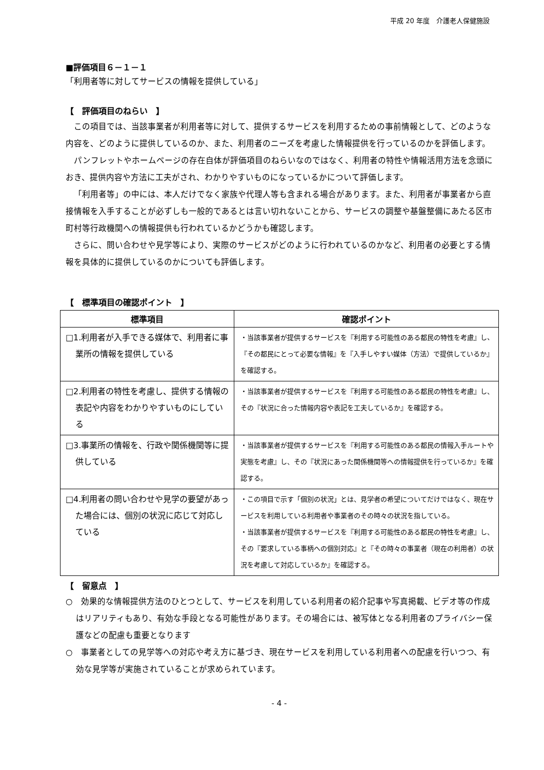平成 20 年度　介護老人保健施設
■評価項目６－１－１
「利用者等に対してサービスの情報を提供している」
【　評価項目のねらい　】
この項目では、当該事業者が利用者等に対して、提供するサービスを利用するための事前情報として、どのような内容を、どのように提供しているのか、また、利用者のニーズを考慮した情報提供を行っているのかを評価します。
パンフレットやホームページの存在自体が評価項目のねらいなのではなく、利用者の特性や情報活用方法を念頭におき、提供内容や方法に工夫がされ、わかりやすいものになっているかについて評価します。
「利用者等」の中には、本人だけでなく家族や代理人等も含まれる場合があります。また、利用者が事業者から直接情報を入手することが必ずしも一般的であるとは言い切れないことから、サービスの調整や基盤整備にあたる区市町村等行政機関への情報提供も行われているかどうかも確認します。
さらに、問い合わせや見学等により、実際のサービスがどのように行われているのかなど、利用者の必要とする情報を具体的に提供しているのかについても評価します。
【　標準項目の確認ポイント　】
| 標準項目 | 確認ポイント |
| --- | --- |
| □1.利用者が入手できる媒体で、利用者に事業所の情報を提供している | ・当該事業者が提供するサービスを『利用する可能性のある都民の特性を考慮』し、『その都民にとって必要な情報』を『入手しやすい媒体（方法）で提供しているか』を確認する。 |
| □2.利用者の特性を考慮し、提供する情報の表記や内容をわかりやすいものにしている | ・当該事業者が提供するサービスを『利用する可能性のある都民の特性を考慮』し、その『状況に合った情報内容や表記を工夫しているか』を確認する。 |
| □3.事業所の情報を、行政や関係機関等に提供している | ・当該事業者が提供するサービスを『利用する可能性のある都民の情報入手ルートや実態を考慮』し、その『状況にあった関係機関等への情報提供を行っているか』を確認する。 |
| □4.利用者の問い合わせや見学の要望があった場合には、個別の状況に応じて対応している | ・この項目で示す「個別の状況」とは、見学者の希望についてだけではなく、現在サービスを利用している利用者や事業者のその時々の状況を指している。 ・当該事業者が提供するサービスを『利用する可能性のある都民の特性を考慮』し、その『要求している事柄への個別対応』と『その時々の事業者（現在の利用者）の状況を考慮して対応しているか』を確認する。 |
【　留意点　】
○　効果的な情報提供方法のひとつとして、サービスを利用している利用者の紹介記事や写真掲載、ビデオ等の作成はリアリティもあり、有効な手段となる可能性があります。その場合には、被写体となる利用者のプライバシー保護などの配慮も重要となります
○　事業者としての見学等への対応や考え方に基づき、現在サービスを利用している利用者への配慮を行いつつ、有効な見学等が実施されていることが求められています。
- 4 -